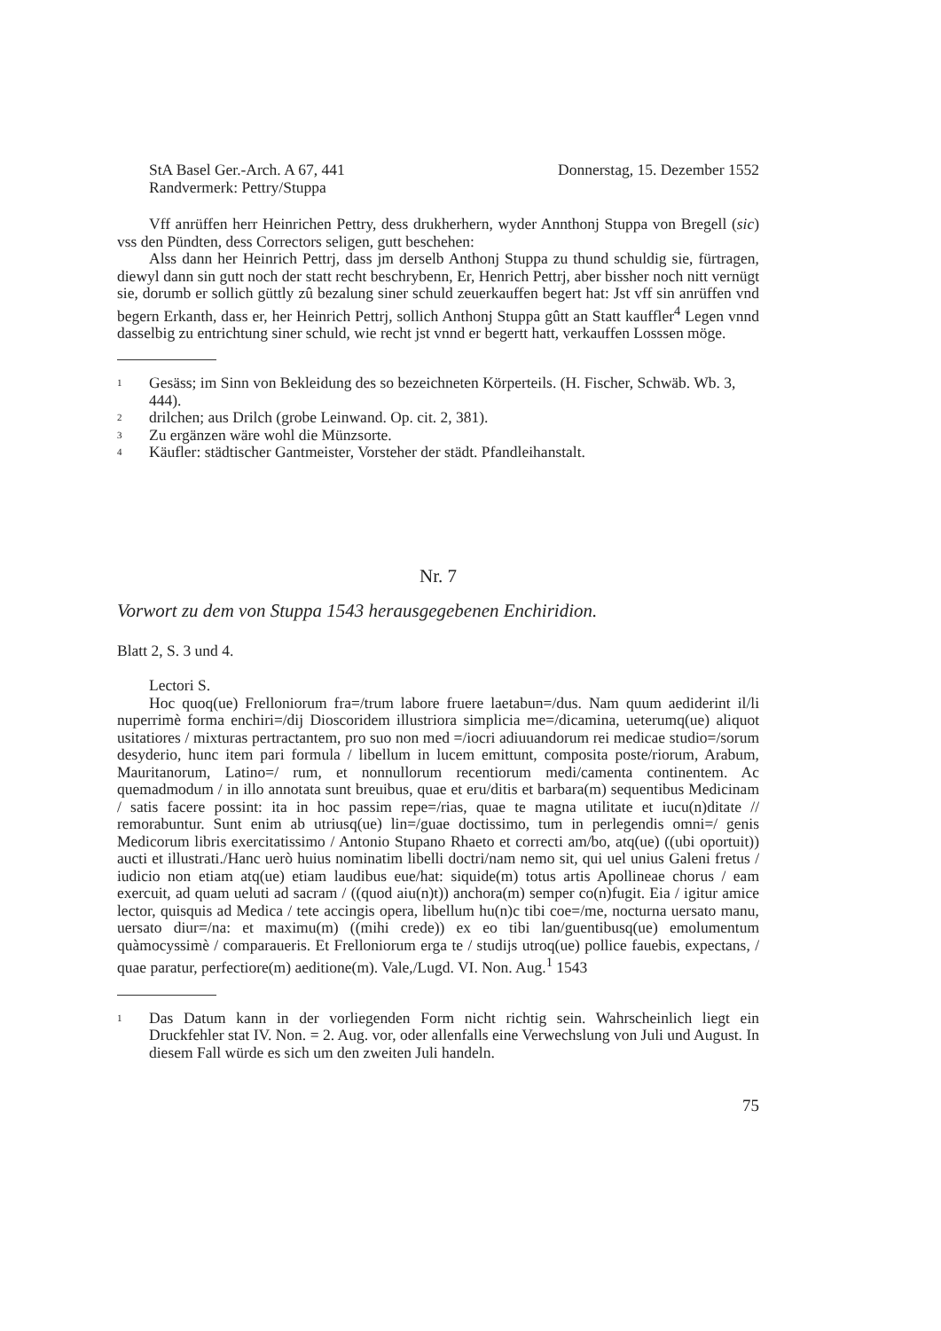StA Basel Ger.-Arch. A 67, 441
Randvermerk: Pettry/Stuppa
Donnerstag, 15. Dezember 1552
Vff anrüffen herr Heinrichen Pettry, dess drukherhern, wyder Annthonj Stuppa von Bregell (sic) vss den Pündten, dess Correctors seligen, gutt beschehen:
Alss dann her Heinrich Pettrj, dass jm derselb Anthonj Stuppa zu thund schuldig sie, fürtragen, diewyl dann sin gutt noch der statt recht beschrybenn, Er, Henrich Pettrj, aber bissher noch nitt vernügt sie, dorumb er sollich güttly zû bezalung siner schuld zeuerkauffen begert hat: Jst vff sin anrüffen vnd begern Erkanth, dass er, her Heinrich Pettrj, sollich Anthonj Stuppa gûtt an Statt kauffler<sup>4</sup> Legen vnnd dasselbig zu entrichtung siner schuld, wie recht jst vnnd er begertt hatt, verkauffen Losssen möge.
1 Gesäss; im Sinn von Bekleidung des so bezeichneten Körperteils. (H. Fischer, Schwäb. Wb. 3, 444).
2 drilchen; aus Drilch (grobe Leinwand. Op. cit. 2, 381).
3 Zu ergänzen wäre wohl die Münzsorte.
4 Käufler: städtischer Gantmeister, Vorsteher der städt. Pfandleihanstalt.
Nr. 7
Vorwort zu dem von Stuppa 1543 herausgegebenen Enchiridion.
Blatt 2, S. 3 und 4.
Lectori S.
Hoc quoq(ue) Frelloniorum fra=/trum labore fruere laetabun=/dus. Nam quum aediderint il/li nuperrimè forma enchiri=/dij Dioscoridem illustriora simplicia me=/dicamina, ueterumq(ue) aliquot usitatiores / mixturas pertractantem, pro suo non med =/iocri adiuuandorum rei medicae studio=/sorum desyderio, hunc item pari formula / libellum in lucem emittunt, composita poste/riorum, Arabum, Mauritanorum, Latino=/ rum, et nonnullorum recentiorum medi/camenta continentem. Ac quemadmodum / in illo annotata sunt breuibus, quae et eru/ditis et barbara(m) sequentibus Medicinam / satis facere possint: ita in hoc passim repe=/rias, quae te magna utilitate et iucu(n)ditate // remorabuntur. Sunt enim ab utriusq(ue) lin=/guae doctissimo, tum in perlegendis omni=/ genis Medicorum libris exercitatissimo / Antonio Stupano Rhaeto et correcti am/bo, atq(ue) ((ubi oportuit)) aucti et illustrati./Hanc uerò huius nominatim libelli doctri/nam nemo sit, qui uel unius Galeni fretus / iudicio non etiam atq(ue) etiam laudibus eue/hat: siquide(m) totus artis Apollineae chorus / eam exercuit, ad quam ueluti ad sacram / ((quod aiu(n)t)) anchora(m) semper co(n)fugit. Eia / igitur amice lector, quisquis ad Medica / tete accingis opera, libellum hu(n)c tibi coe=/me, nocturna uersato manu, uersato diur=/na: et maximu(m) ((mihi crede)) ex eo tibi lan/guentibusq(ue) emolumentum quàmocyssimè / comparaueris. Et Frelloniorum erga te / studijs utroq(ue) pollice fauebis, expectans, / quae paratur, perfectiore(m) aeditione(m). Vale,/Lugd. VI. Non. Aug.<sup>1</sup> 1543
1 Das Datum kann in der vorliegenden Form nicht richtig sein. Wahrscheinlich liegt ein Druckfehler stat IV. Non. = 2. Aug. vor, oder allenfalls eine Verwechslung von Juli und August. In diesem Fall würde es sich um den zweiten Juli handeln.
75